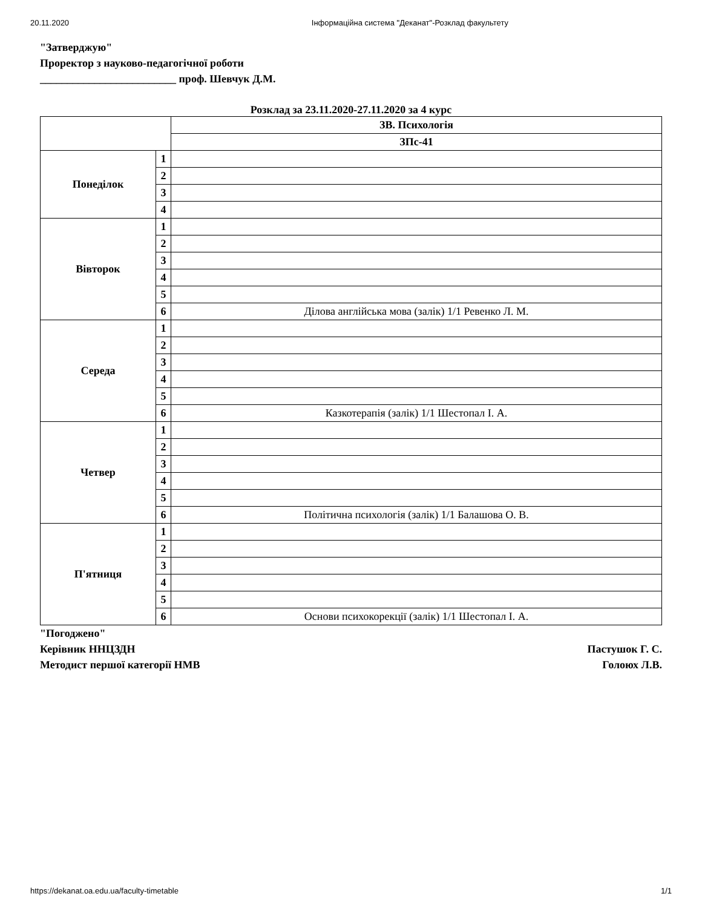20.11.2020 Інформаційна система "Деканат"-Розклад факультету
"Затверджую"
Проректор з науково-педагогічної роботи
_________________________ проф. Шевчук Д.М.
Розклад за 23.11.2020-27.11.2020 за 4 курс
| | | ЗВ. Психологія |
| --- | --- | --- |
| | | ЗПс-41 |
| Понеділок | 1 | |
| | 2 | |
| | 3 | |
| | 4 | |
| Вівторок | 1 | |
| | 2 | |
| | 3 | |
| | 4 | |
| | 5 | |
| | 6 | Ділова англійська мова (залік) 1/1 Ревенко Л. М. |
| Середа | 1 | |
| | 2 | |
| | 3 | |
| | 4 | |
| | 5 | |
| | 6 | Казкотерапія (залік) 1/1 Шестопал І. А. |
| Четвер | 1 | |
| | 2 | |
| | 3 | |
| | 4 | |
| | 5 | |
| | 6 | Політична психологія (залік) 1/1 Балашова О. В. |
| П'ятниця | 1 | |
| | 2 | |
| | 3 | |
| | 4 | |
| | 5 | |
| | 6 | Основи психокорекції (залік) 1/1 Шестопал І. А. |
"Погоджено"
Керівник ННЦЗДН Пастушок Г. С.
Методист першої категорії НМВ Голоюх Л.В.
https://dekanat.oa.edu.ua/faculty-timetable 1/1